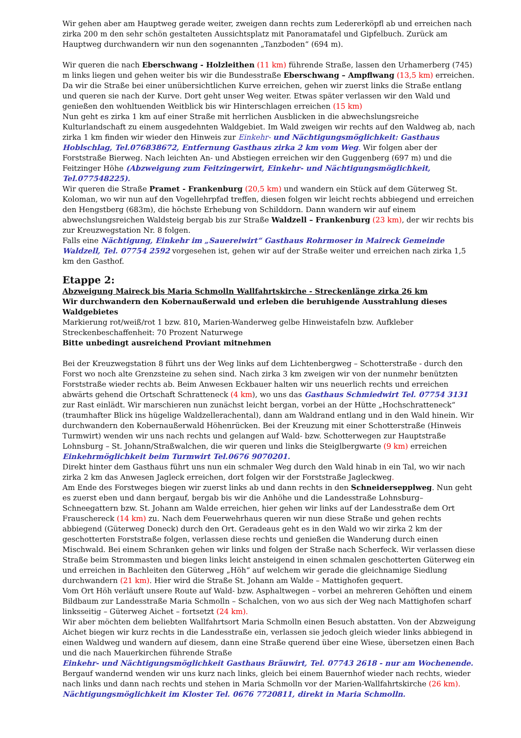Wir gehen aber am Hauptweg gerade weiter, zweigen dann rechts zum Ledererköpfl ab und erreichen nach zirka 200 m den sehr schön gestalteten Aussichtsplatz mit Panoramatafel und Gipfelbuch. Zurück am Hauptweg durchwandern wir nun den sogenannten „Tanzboden“ (694 m).
Wir queren die nach Eberschwang - Holzleithen (11 km) führende Straße, lassen den Urhamerberg (745) m links liegen und gehen weiter bis wir die Bundesstraße Eberschwang – Ampflwang (13,5 km) erreichen. Da wir die Straße bei einer unübersichtlichen Kurve erreichen, gehen wir zuerst links die Straße entlang und queren sie nach der Kurve. Dort geht unser Weg weiter. Etwas später verlassen wir den Wald und genießen den wohltuenden Weitblick bis wir Hinterschlagen erreichen (15 km)
Nun geht es zirka 1 km auf einer Straße mit herrlichen Ausblicken in die abwechslungsreiche Kulturlandschaft zu einem ausgedehnten Waldgebiet. Im Wald zweigen wir rechts auf den Waldweg ab, nach zirka 1 km finden wir wieder den Hinweis zur Einkehr- und Nächtigungsmöglichkeit: Gasthaus Hoblschlag, Tel.076838672, Entfernung Gasthaus zirka 2 km vom Weg. Wir folgen aber der Forststraße Bierweg. Nach leichten An- und Abstiegen erreichen wir den Guggenberg (697 m) und die Feitzinger Höhe (Abzweigung zum Feitzingerwirt, Einkehr- und Nächtigungsmöglichkeit, Tel.077548225).
Wir queren die Straße Pramet - Frankenburg (20,5 km) und wandern ein Stück auf dem Güterweg St. Koloman, wo wir nun auf den Vogellehrpfad treffen, diesen folgen wir leicht rechts abbiegend und erreichen den Hengstberg (683m), die höchste Erhebung von Schilddorn. Dann wandern wir auf einem abwechslungsreichen Waldsteig bergab bis zur Straße Waldzell – Frankenburg (23 km), der wir rechts bis zur Kreuzwegstation Nr. 8 folgen.
Falls eine Nächtigung, Einkehr im „Sauereiwirt“ Gasthaus Rohrmoser in Maireck Gemeinde Waldzell, Tel. 07754 2592 vorgesehen ist, gehen wir auf der Straße weiter und erreichen nach zirka 1,5 km den Gasthof.
Etappe 2:
Abzweigung Maireck bis Maria Schmolln Wallfahrtskirche - Streckenlänge zirka 26 km
Wir durchwandern den Kobernaußerwald und erleben die beruhigende Ausstrahlung dieses Waldgebietes
Markierung rot/weiß/rot 1 bzw. 810, Marien-Wanderweg gelbe Hinweistafeln bzw. Aufkleber
Streckenbeschaffenheit: 70 Prozent Naturwege
Bitte unbedingt ausreichend Proviant mitnehmen
Bei der Kreuzwegstation 8 führt uns der Weg links auf dem Lichtenbergweg – Schotterstraße - durch den Forst wo noch alte Grenzsteine zu sehen sind. Nach zirka 3 km zweigen wir von der nunmehr benützten Forststraße wieder rechts ab. Beim Anwesen Eckbauer halten wir uns neuerlich rechts und erreichen abwärts gehend die Ortschaft Schratteneck (4 km), wo uns das Gasthaus Schmiedwirt Tel. 07754 3131 zur Rast einlädt. Wir marschieren nun zunächst leicht bergan, vorbei an der Hütte „Hochschratteneck“ (traumhafter Blick ins hügelige Waldzellerachental), dann am Waldrand entlang und in den Wald hinein. Wir durchwandern den Kobernaußerwald Höhenrücken. Bei der Kreuzung mit einer Schotterstraße (Hinweis Turmwirt) wenden wir uns nach rechts und gelangen auf Wald- bzw. Schotterwegen zur Hauptstraße Lohnsburg – St. Johann/Straßwalchen, die wir queren und links die Steiglbergwarte (9 km) erreichen Einkehrmöglichkeit beim Turmwirt Tel.0676 9070201.
Direkt hinter dem Gasthaus führt uns nun ein schmaler Weg durch den Wald hinab in ein Tal, wo wir nach zirka 2 km das Anwesen Jagleck erreichen, dort folgen wir der Forststraße Jagleckweg.
Am Ende des Forstweges biegen wir zuerst links ab und dann rechts in den Schneidersepplweg. Nun geht es zuerst eben und dann bergauf, bergab bis wir die Anhöhe und die Landesstraße Lohnsburg–Schneegattern bzw. St. Johann am Walde erreichen, hier gehen wir links auf der Landesstraße dem Ort Frauschereck (14 km) zu. Nach dem Feuerwehrhaus queren wir nun diese Straße und gehen rechts abbiegend (Güterweg Doneck) durch den Ort. Geradeaus geht es in den Wald wo wir zirka 2 km der geschotterten Forststraße folgen, verlassen diese rechts und genießen die Wanderung durch einen Mischwald. Bei einem Schranken gehen wir links und folgen der Straße nach Scherfeck. Wir verlassen diese Straße beim Strommasten und biegen links leicht ansteigend in einen schmalen geschotterten Güterweg ein und erreichen in Bachleiten den Güterweg „Höh“ auf welchem wir gerade die gleichnamige Siedlung durchwandern (21 km). Hier wird die Straße St. Johann am Walde – Mattighofen gequert.
Vom Ort Höh verläuft unsere Route auf Wald- bzw. Asphaltwegen – vorbei an mehreren Gehöften und einem Bildbaum zur Landesstraße Maria Schmolln – Schalchen, von wo aus sich der Weg nach Mattighofen scharf linksseitig – Güterweg Aichet – fortsetzt (24 km).
Wir aber möchten dem beliebten Wallfahrtsort Maria Schmolln einen Besuch abstatten. Von der Abzweigung Aichet biegen wir kurz rechts in die Landesstraße ein, verlassen sie jedoch gleich wieder links abbiegend in einen Waldweg und wandern auf diesem, dann eine Straße querend über eine Wiese, übersetzen einen Bach und die nach Mauerkirchen führende Straße
Einkehr- und Nächtigungsmöglichkeit Gasthaus Bräuwirt, Tel. 07743 2618 - nur am Wochenende.
Bergauf wandernd wenden wir uns kurz nach links, gleich bei einem Bauernhof wieder nach rechts, wieder nach links und dann nach rechts und stehen in Maria Schmolln vor der Marien-Wallfahrtskirche (26 km).
Nächtigungsmöglichkeit im Kloster Tel. 0676 7720811, direkt in Maria Schmolln.